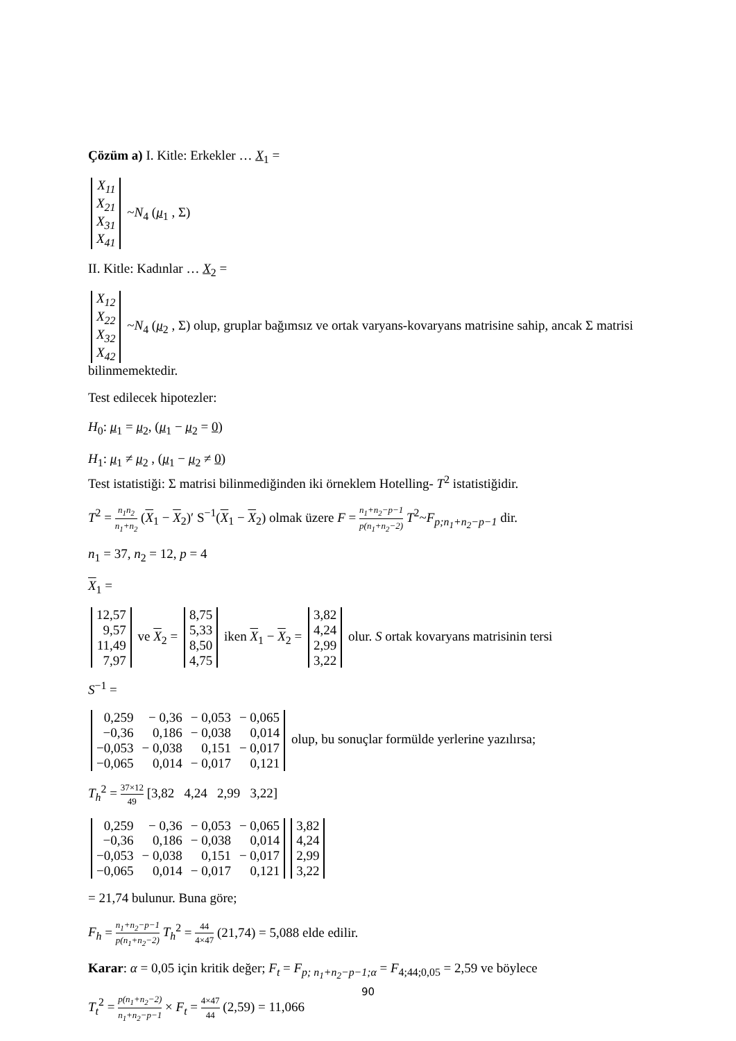Çözüm a) I. Kitle: Erkekler … X<sub>1</sub> =
| X<sub>11</sub> |
| X<sub>21</sub> |
| X<sub>31</sub> |
| X<sub>41</sub> |
~N<sub>4</sub> (μ<sub>1</sub> , Σ)
II. Kitle: Kadınlar … X<sub>2</sub> =
| X<sub>12</sub> |
| X<sub>22</sub> |
| X<sub>32</sub> |
| X<sub>42</sub> |
~N<sub>4</sub> (μ<sub>2</sub> , Σ) olup, gruplar bağımsız ve ortak varyans-kovaryans matrisine sahip, ancak Σ matrisi bilinmemektedir.
Test edilecek hipotezler:
H<sub>0</sub>: μ<sub>1</sub> = μ<sub>2</sub>, (μ<sub>1</sub> − μ<sub>2</sub> = 0)
H<sub>1</sub>: μ<sub>1</sub> ≠ μ<sub>2</sub> , (μ<sub>1</sub> − μ<sub>2</sub> ≠ 0)
Test istatistiği: Σ matrisi bilinmediğinden iki örneklem Hotelling- T<sup>2</sup> istatistiğidir.
T<sup>2</sup> = n<sub>1</sub>n<sub>2</sub> n<sub>1</sub>+n<sub>2</sub> (X<sub>1</sub> − X<sub>2</sub>)′ S<sup>−1</sup>(X<sub>1</sub> − X<sub>2</sub>) olmak üzere F = n<sub>1</sub>+n<sub>2</sub>−p−1 p(n<sub>1</sub>+n<sub>2</sub>−2) T<sup>2</sup>~F<sub>p;n<sub>1</sub>+n<sub>2</sub>−p−1</sub> dir.
n<sub>1</sub> = 37, n<sub>2</sub> = 12, p = 4
X<sub>1</sub> =
| 12,57 |
| 9,57 |
| 11,49 |
| 7,97 |
ve X<sub>2</sub> =
| 8,75 |
| 5,33 |
| 8,50 |
| 4,75 |
iken X<sub>1</sub> − X<sub>2</sub> =
| 3,82 |
| 4,24 |
| 2,99 |
| 3,22 |
olur. S ortak kovaryans matrisinin tersi
S<sup>−1</sup> =
| 0,259 | − 0,36 | − 0,053 | − 0,065 |
| −0,36 | 0,186 | − 0,038 | 0,014 |
| −0,053 | − 0,038 | 0,151 | − 0,017 |
| −0,065 | 0,014 | − 0,017 | 0,121 |
olup, bu sonuçlar formülde yerlerine yazılırsa;
T<sub>h</sub><sup>2</sup> = 37×12 49 [3,82 4,24 2,99 3,22]
| 0,259 | − 0,36 | − 0,053 | − 0,065 |
| −0,36 | 0,186 | − 0,038 | 0,014 |
| −0,053 | − 0,038 | 0,151 | − 0,017 |
| −0,065 | 0,014 | − 0,017 | 0,121 |
| 3,82 |
| 4,24 |
| 2,99 |
| 3,22 |
= 21,74 bulunur. Buna göre;
F<sub>h</sub> = n<sub>1</sub>+n<sub>2</sub>−p−1 p(n<sub>1</sub>+n<sub>2</sub>−2) T<sub>h</sub><sup>2</sup> = 44 4×47 (21,74) = 5,088 elde edilir.
Karar: α = 0,05 için kritik değer; F<sub>t</sub> = F<sub>p; n<sub>1</sub>+n<sub>2</sub>−p−1;α</sub> = F<sub>4;44;0,05</sub> = 2,59 ve böylece
T<sub>t</sub><sup>2</sup> = p(n<sub>1</sub>+n<sub>2</sub>−2) n<sub>1</sub>+n<sub>2</sub>−p−1 × F<sub>t</sub> = 4×47 44 (2,59) = 11,066
90